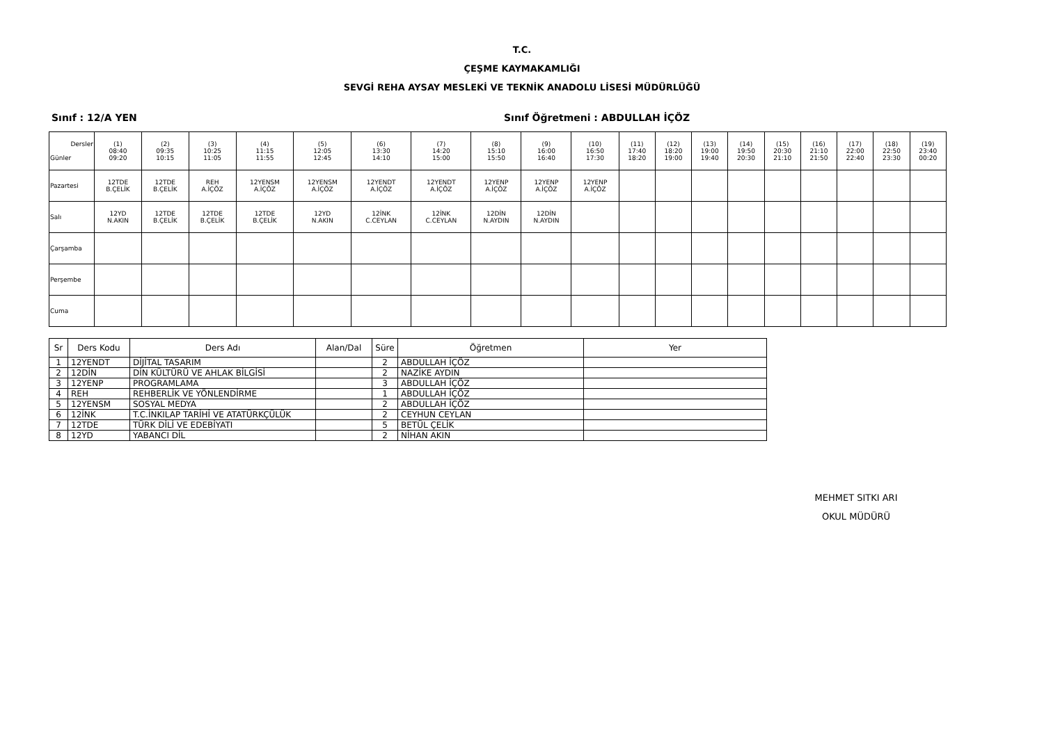T.C.
ÇEŞME KAYMAKAMLIĞI
SEVGİ REHA AYSAY MESLEKİ VE TEKNİK ANADOLU LİSESİ MÜDÜRLÜĞÜ
Sınıf : 12/A YEN Sınıf Öğretmeni : ABDULLAH İÇÖZ
| Dersler Günler | (1) 08:40 09:20 | (2) 09:35 10:15 | (3) 10:25 11:05 | (4) 11:15 11:55 | (5) 12:05 12:45 | (6) 13:30 14:10 | (7) 14:20 15:00 | (8) 15:10 15:50 | (9) 16:00 16:40 | (10) 16:50 17:30 | (11) 17:40 18:20 | (12) 18:20 19:00 | (13) 19:00 19:40 | (14) 19:50 20:30 | (15) 20:30 21:10 | (16) 21:10 21:50 | (17) 22:00 22:40 | (18) 22:50 23:30 | (19) 23:40 00:20 |
| --- | --- | --- | --- | --- | --- | --- | --- | --- | --- | --- | --- | --- | --- | --- | --- | --- | --- | --- | --- |
| Pazartesi | 12TDE B.ÇELİK | 12TDE B.ÇELİK | REH A.İÇÖZ | 12YENSM A.İÇÖZ | 12YENSM A.İÇÖZ | 12YENDT A.İÇÖZ | 12YENDT A.İÇÖZ | 12YENP A.İÇÖZ | 12YENP A.İÇÖZ | 12YENP A.İÇÖZ | | | | | | | | | |
| Salı | 12YD N.AKIN | 12TDE B.ÇELİK | 12TDE B.ÇELİK | 12TDE B.ÇELİK | 12YD N.AKIN | 12İNK C.CEYLAN | 12İNK C.CEYLAN | 12DİN N.AYDIN | 12DİN N.AYDIN | | | | | | | | | | |
| Çarşamba | | | | | | | | | | | | | | | | | | | |
| Perşembe | | | | | | | | | | | | | | | | | | | |
| Cuma | | | | | | | | | | | | | | | | | | | |
| Sr | Ders Kodu | Ders Adı | Alan/Dal | Süre | Öğretmen | Yer |
| --- | --- | --- | --- | --- | --- | --- |
| 1 | 12YENDT | DİJİTAL TASARIM | | 2 | ABDULLAH İÇÖZ | |
| 2 | 12DİN | DİN KÜLTÜRÜ VE AHLAK BİLGİSİ | | 2 | NAZİKE AYDIN | |
| 3 | 12YENP | PROGRAMLAMA | | 3 | ABDULLAH İÇÖZ | |
| 4 | REH | REHBERLİK VE YÖNLENDİRME | | 1 | ABDULLAH İÇÖZ | |
| 5 | 12YENSM | SOSYAL MEDYA | | 2 | ABDULLAH İÇÖZ | |
| 6 | 12İNK | T.C.İNKILAP TARİHİ VE ATATÜRKÇÜLÜK | | 2 | CEYHUN CEYLAN | |
| 7 | 12TDE | TÜRK DİLİ VE EDEBİYATI | | 5 | BETÜL ÇELİK | |
| 8 | 12YD | YABANCI DİL | | 2 | NİHAN AKIN | |
MEHMET SITKI ARI
OKUL MÜDÜRÜ